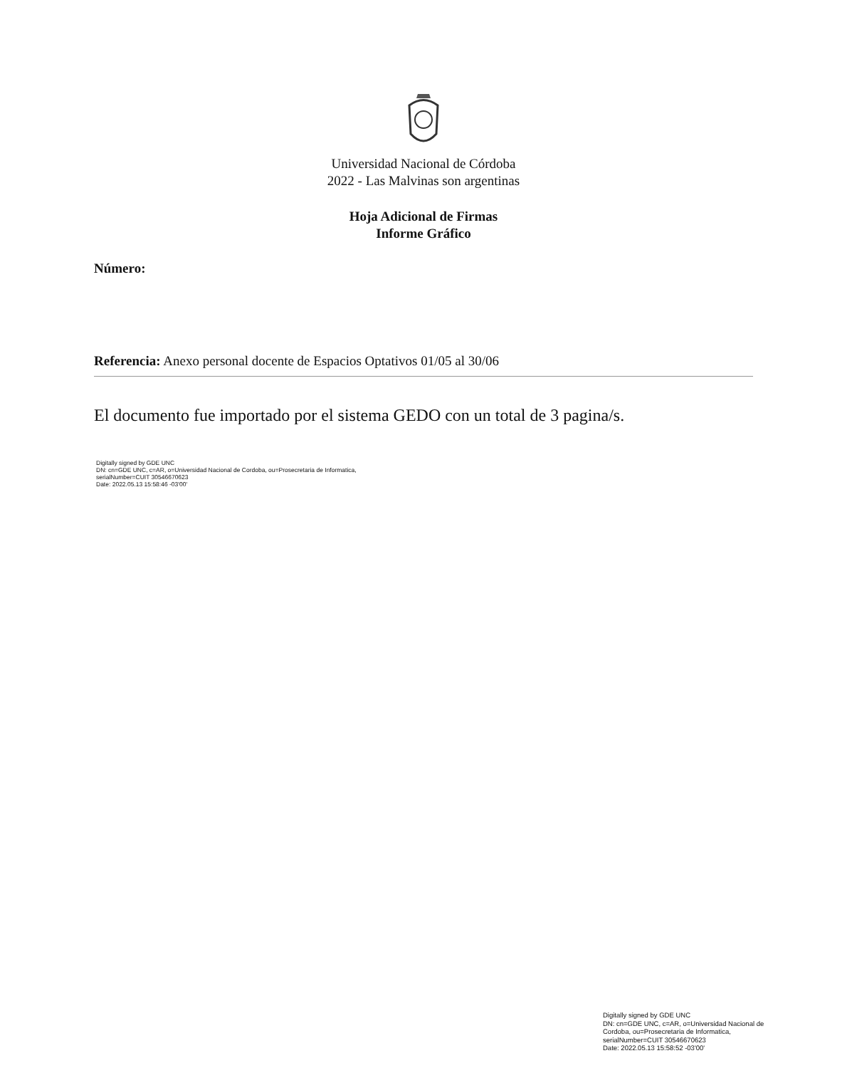Universidad Nacional de Córdoba
2022 - Las Malvinas son argentinas
Hoja Adicional de Firmas
Informe Gráfico
Número:
Referencia: Anexo personal docente de Espacios Optativos 01/05 al 30/06
El documento fue importado por el sistema GEDO con un total de 3 pagina/s.
Digitally signed by GDE UNC
DN: cn=GDE UNC, c=AR, o=Universidad Nacional de Cordoba, ou=Prosecretaria de Informatica,
serialNumber=CUIT 30546670623
Date: 2022.05.13 15:58:46 -03'00'
Digitally signed by GDE UNC
DN: cn=GDE UNC, c=AR, o=Universidad Nacional de Cordoba, ou=Prosecretaria de Informatica, serialNumber=CUIT 30546670623
Date: 2022.05.13 15:58:52 -03'00'